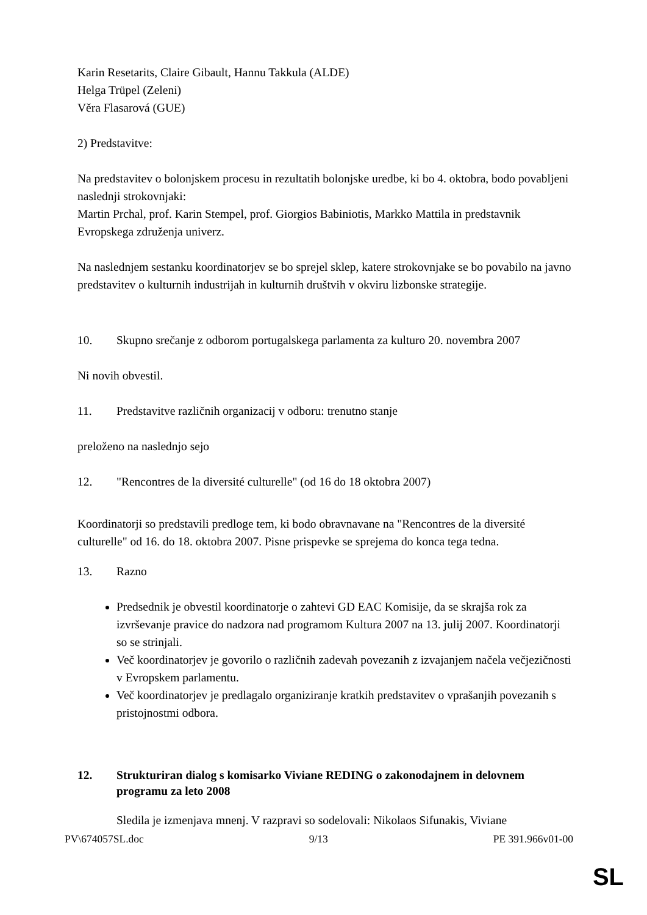Karin Resetarits, Claire Gibault, Hannu Takkula (ALDE)
Helga Trüpel (Zeleni)
Věra Flasarová (GUE)
2) Predstavitve:
Na predstavitev o bolonjskem procesu in rezultatih bolonjske uredbe, ki bo 4. oktobra, bodo povabljeni naslednji strokovnjaki:
Martin Prchal, prof. Karin Stempel, prof. Giorgios Babiniotis, Markko Mattila in predstavnik Evropskega združenja univerz.
Na naslednjem sestanku koordinatorjev se bo sprejel sklep, katere strokovnjake se bo povabilo na javno predstavitev o kulturnih industrijah in kulturnih društvih v okviru lizbonske strategije.
10. Skupno srečanje z odborom portugalskega parlamenta za kulturo 20. novembra 2007
Ni novih obvestil.
11. Predstavitve različnih organizacij v odboru: trenutno stanje
preloženo na naslednjo sejo
12. "Rencontres de la diversité culturelle" (od 16 do 18 oktobra 2007)
Koordinatorji so predstavili predloge tem, ki bodo obravnavane na "Rencontres de la diversité culturelle" od 16. do 18. oktobra 2007. Pisne prispevke se sprejema do konca tega tedna.
13. Razno
Predsednik je obvestil koordinatorje o zahtevi GD EAC Komisije, da se skrajša rok za izvrševanje pravice do nadzora nad programom Kultura 2007 na 13. julij 2007. Koordinatorji so se strinjali.
Več koordinatorjev je govorilo o različnih zadevah povezanih z izvajanjem načela večjezičnosti v Evropskem parlamentu.
Več koordinatorjev je predlagalo organiziranje kratkih predstavitev o vprašanjih povezanih s pristojnostmi odbora.
12. Strukturiran dialog s komisarko Viviane REDING o zakonodajnem in delovnem programu za leto 2008
Sledila je izmenjava mnenj. V razpravi so sodelovali: Nikolaos Sifunakis, Viviane
PV\674057SL.doc 9/13 PE 391.966v01-00
SL